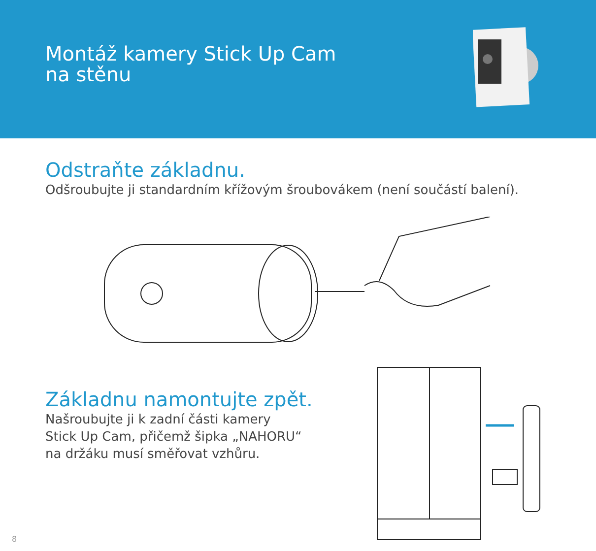Montáž kamery Stick Up Cam
na stěnu
Odstraňte základnu.
Odšroubujte ji standardním křížovým šroubovákem (není součástí balení).
Základnu namontujte zpět.
Našroubujte ji k zadní části kamery
Stick Up Cam, přičemž šipka „NAHORU“
na držáku musí směřovat vzhůru.
8